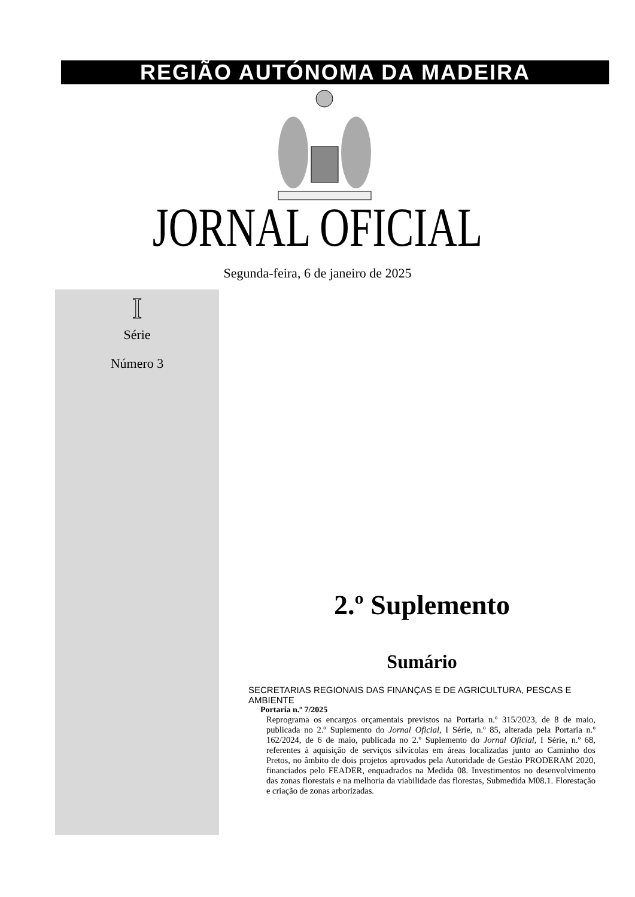REGIÃO AUTÓNOMA DA MADEIRA
JORNAL OFICIAL
Segunda-feira, 6 de janeiro de 2025
I
Série
Número 3
2.º Suplemento
Sumário
SECRETARIAS REGIONAIS DAS FINANÇAS E DE AGRICULTURA, PESCAS E AMBIENTE
Portaria n.º 7/2025
Reprograma os encargos orçamentais previstos na Portaria n.º 315/2023, de 8 de maio, publicada no 2.º Suplemento do Jornal Oficial, I Série, n.º 85, alterada pela Portaria n.º 162/2024, de 6 de maio, publicada no 2.º Suplemento do Jornal Oficial, I Série, n.º 68, referentes à aquisição de serviços silvícolas em áreas localizadas junto ao Caminho dos Pretos, no âmbito de dois projetos aprovados pela Autoridade de Gestão PRODERAM 2020, financiados pelo FEADER, enquadrados na Medida 08. Investimentos no desenvolvimento das zonas florestais e na melhoria da viabilidade das florestas, Submedida M08.1. Florestação e criação de zonas arborizadas.